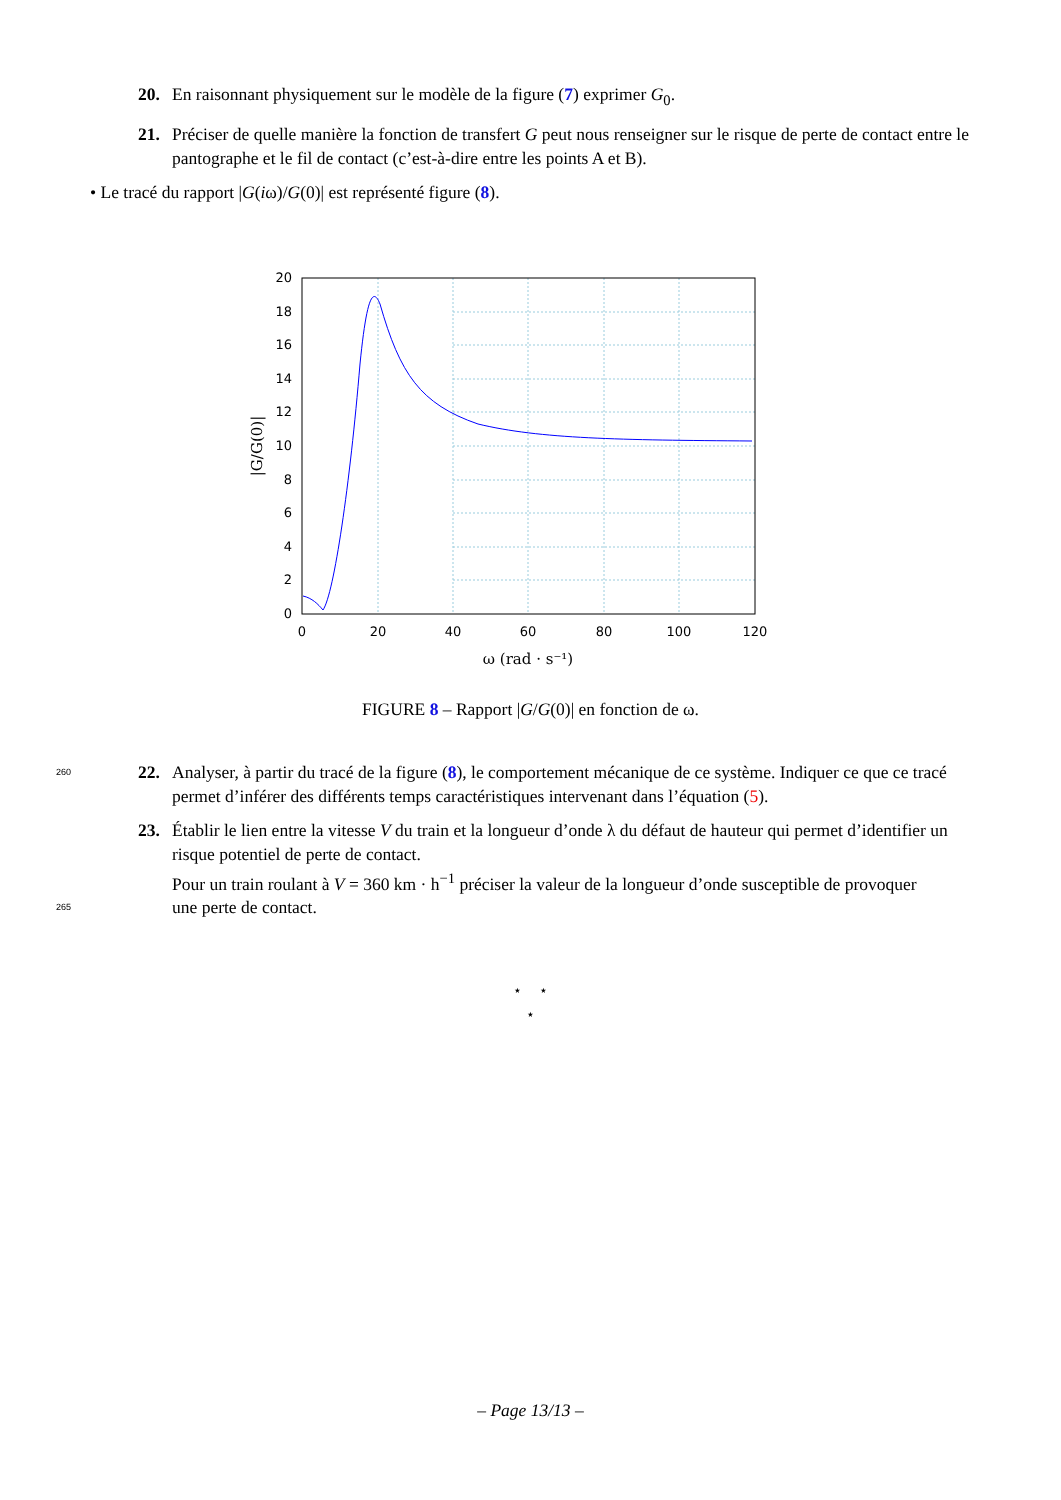20. En raisonnant physiquement sur le modèle de la figure (7) exprimer G<sub>0</sub>.
21. Préciser de quelle manière la fonction de transfert G peut nous renseigner sur le risque de perte de contact entre le pantographe et le fil de contact (c’est-à-dire entre les points A et B).
• Le tracé du rapport |G(iω)/G(0)| est représenté figure (8).
0
2
4
6
8
10
12
14
16
18
20
0
20
40
60
80
100
120
ω (rad · s⁻¹)
|G/G(0)|
FIGURE 8 – Rapport |G/G(0)| en fonction de ω.
260 22. Analyser, à partir du tracé de la figure (8), le comportement mécanique de ce système. Indiquer ce que ce tracé permet d’inférer des différents temps caractéristiques intervenant dans l’équation (5).
23. Établir le lien entre la vitesse V du train et la longueur d’onde λ du défaut de hauteur qui permet d’identifier un risque potentiel de perte de contact.
Pour un train roulant à V = 360 km · h<sup>−1</sup> préciser la valeur de la longueur d’onde susceptible de provoquer
265 une perte de contact.
⋆ ⋆
⋆
– Page 13/13 –